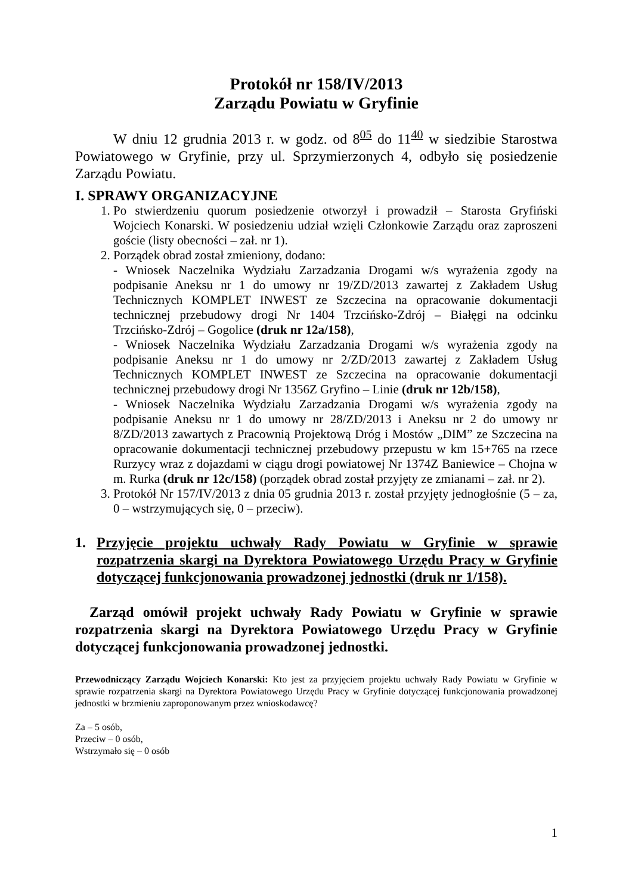Protokół nr 158/IV/2013
Zarządu Powiatu w Gryfinie
W dniu 12 grudnia 2013 r. w godz. od 8<sup>05</sup> do 11<sup>40</sup> w siedzibie Starostwa Powiatowego w Gryfinie, przy ul. Sprzymierzonych 4, odbyło się posiedzenie Zarządu Powiatu.
I. SPRAWY ORGANIZACYJNE
1. Po stwierdzeniu quorum posiedzenie otworzył i prowadził – Starosta Gryfiński Wojciech Konarski. W posiedzeniu udział wzięli Członkowie Zarządu oraz zaproszeni goście (listy obecności – zał. nr 1).
2. Porządek obrad został zmieniony, dodano:
- Wniosek Naczelnika Wydziału Zarzadzania Drogami w/s wyrażenia zgody na podpisanie Aneksu nr 1 do umowy nr 19/ZD/2013 zawartej z Zakładem Usług Technicznych KOMPLET INWEST ze Szczecina na opracowanie dokumentacji technicznej przebudowy drogi Nr 1404 Trzcińsko-Zdrój – Białęgi na odcinku Trzcińsko-Zdrój – Gogolice (druk nr 12a/158),
- Wniosek Naczelnika Wydziału Zarzadzania Drogami w/s wyrażenia zgody na podpisanie Aneksu nr 1 do umowy nr 2/ZD/2013 zawartej z Zakładem Usług Technicznych KOMPLET INWEST ze Szczecina na opracowanie dokumentacji technicznej przebudowy drogi Nr 1356Z Gryfino – Linie (druk nr 12b/158),
- Wniosek Naczelnika Wydziału Zarzadzania Drogami w/s wyrażenia zgody na podpisanie Aneksu nr 1 do umowy nr 28/ZD/2013 i Aneksu nr 2 do umowy nr 8/ZD/2013 zawartych z Pracownią Projektową Dróg i Mostów „DIM” ze Szczecina na opracowanie dokumentacji technicznej przebudowy przepustu w km 15+765 na rzece Rurzycy wraz z dojazdami w ciągu drogi powiatowej Nr 1374Z Baniewice – Chojna w m. Rurka (druk nr 12c/158) (porządek obrad został przyjęty ze zmianami – zał. nr 2).
3. Protokół Nr 157/IV/2013 z dnia 05 grudnia 2013 r. został przyjęty jednogłośnie (5 – za, 0 – wstrzymujących się, 0 – przeciw).
1. Przyjęcie projektu uchwały Rady Powiatu w Gryfinie w sprawie rozpatrzenia skargi na Dyrektora Powiatowego Urzędu Pracy w Gryfinie dotyczącej funkcjonowania prowadzonej jednostki (druk nr 1/158).
Zarząd omówił projekt uchwały Rady Powiatu w Gryfinie w sprawie rozpatrzenia skargi na Dyrektora Powiatowego Urzędu Pracy w Gryfinie dotyczącej funkcjonowania prowadzonej jednostki.
Przewodniczący Zarządu Wojciech Konarski: Kto jest za przyjęciem projektu uchwały Rady Powiatu w Gryfinie w sprawie rozpatrzenia skargi na Dyrektora Powiatowego Urzędu Pracy w Gryfinie dotyczącej funkcjonowania prowadzonej jednostki w brzmieniu zaproponowanym przez wnioskodawcę?
Za – 5 osób,
Przeciw – 0 osób,
Wstrzymało się – 0 osób
1